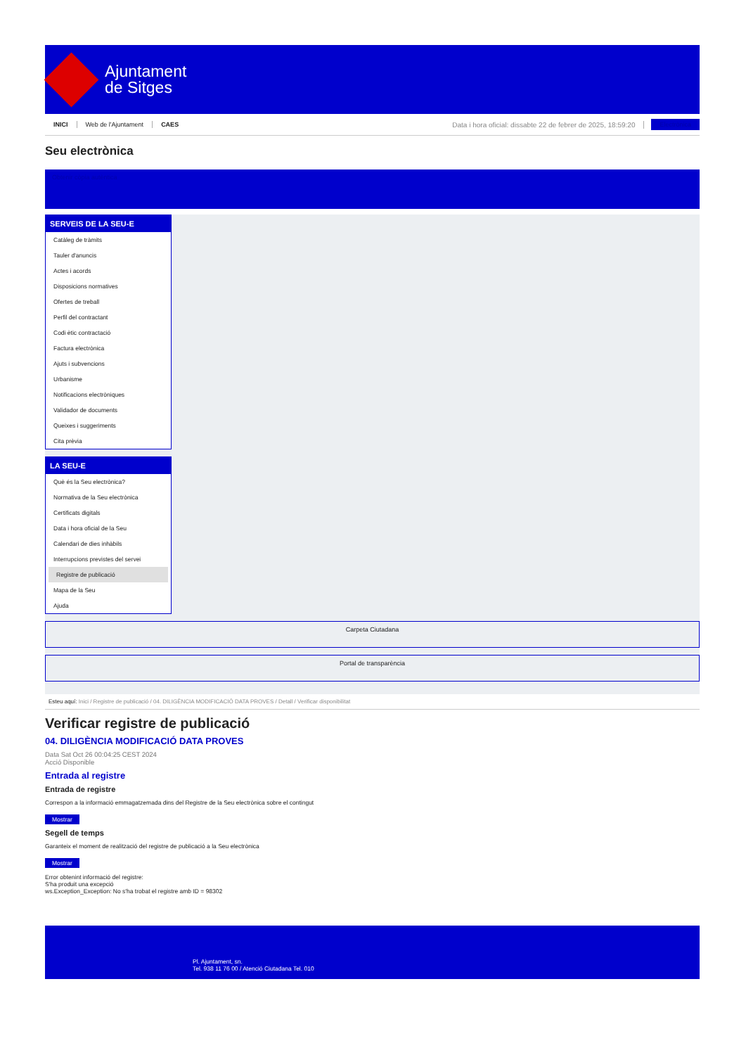Ajuntament
de Sitges
INICI Web de l'Ajuntament CAES Data i hora oficial: dissabte 22 de febrer de 2025, 18:59:20 Electrònica
Seu electrònica
Obtenir còpia autèntica
SERVEIS DE LA SEU-E
Catàleg de tràmits
Tauler d'anuncis
Actes i acords
Disposicions normatives
Ofertes de treball
Perfil del contractant
Codi ètic contractació
Factura electrònica
Ajuts i subvencions
Urbanisme
Notificacions electròniques
Validador de documents
Queixes i suggeriments
Cita prèvia
LA SEU-E
Què és la Seu electrònica?
Normativa de la Seu electrònica
Certificats digitals
Data i hora oficial de la Seu
Calendari de dies inhàbils
Interrupcions previstes del servei
Registre de publicació
Mapa de la Seu
Ajuda
Carpeta Ciutadana
Portal de transparència
Esteu aquí: Inici / Registre de publicació / 04. DILIGÈNCIA MODIFICACIÓ DATA PROVES / Detall / Verificar disponibilitat
Verificar registre de publicació
04. DILIGÈNCIA MODIFICACIÓ DATA PROVES
Data Sat Oct 26 00:04:25 CEST 2024
Acció Disponible
Entrada al registre
Entrada de registre
Correspon a la informació emmagatzemada dins del Registre de la Seu electrònica sobre el contingut
Mostrar
Segell de temps
Garanteix el moment de realització del registre de publicació a la Seu electrònica
Mostrar
Error obtenint informació del registre:
S'ha produit una excepció
ws.Exception_Exception: No s'ha trobat el registre amb ID = 98302
Pl. Ajuntament, sn.
Tel. 938 11 76 00 / Atenció Ciutadana Tel. 010